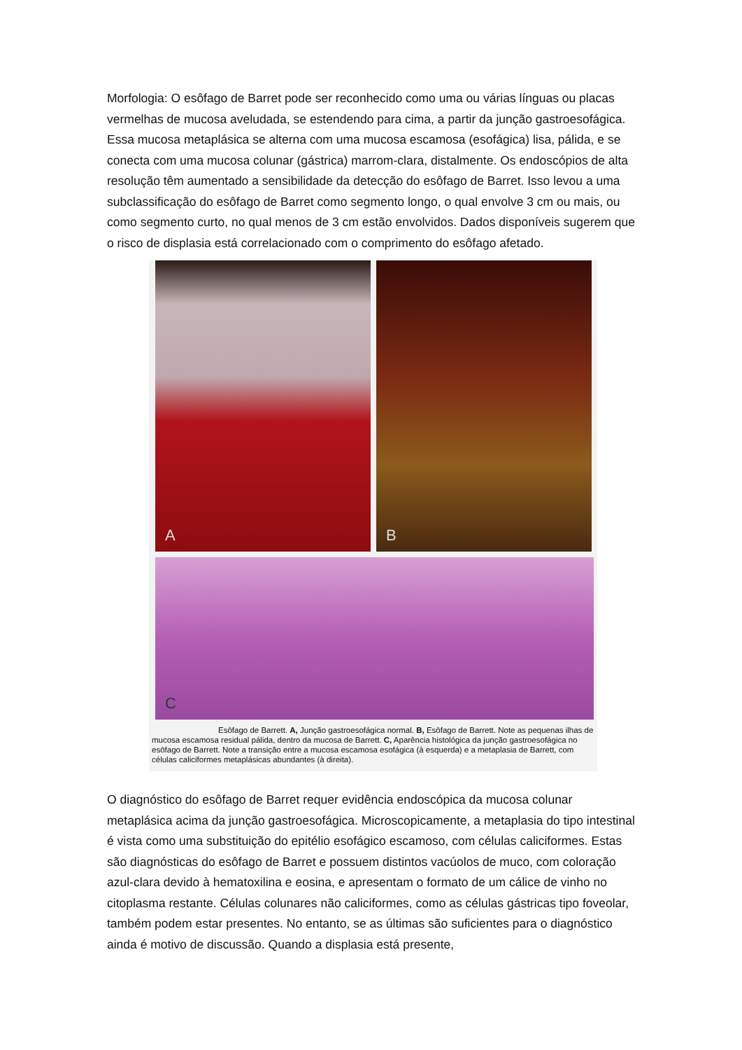Morfologia: O esôfago de Barret pode ser reconhecido como uma ou várias línguas ou placas vermelhas de mucosa aveludada, se estendendo para cima, a partir da junção gastroesofágica. Essa mucosa metaplásica se alterna com uma mucosa escamosa (esofágica) lisa, pálida, e se conecta com uma mucosa colunar (gástrica) marrom-clara, distalmente. Os endoscópios de alta resolução têm aumentado a sensibilidade da detecção do esôfago de Barret. Isso levou a uma subclassificação do esôfago de Barret como segmento longo, o qual envolve 3 cm ou mais, ou como segmento curto, no qual menos de 3 cm estão envolvidos. Dados disponíveis sugerem que o risco de displasia está correlacionado com o comprimento do esôfago afetado.
A
B
C
Esôfago de Barrett. A, Junção gastroesofágica normal. B, Esôfago de Barrett. Note as pequenas ilhas de mucosa escamosa residual pálida, dentro da mucosa de Barrett. C, Aparência histológica da junção gastroesofágica no esôfago de Barrett. Note a transição entre a mucosa escamosa esofágica (à esquerda) e a metaplasia de Barrett, com células caliciformes metaplásicas abundantes (à direita).
O diagnóstico do esôfago de Barret requer evidência endoscópica da mucosa colunar metaplásica acima da junção gastroesofágica. Microscopicamente, a metaplasia do tipo intestinal é vista como uma substituição do epitélio esofágico escamoso, com células caliciformes. Estas são diagnósticas do esôfago de Barret e possuem distintos vacúolos de muco, com coloração azul-clara devido à hematoxilina e eosina, e apresentam o formato de um cálice de vinho no citoplasma restante. Células colunares não caliciformes, como as células gástricas tipo foveolar, também podem estar presentes. No entanto, se as últimas são suficientes para o diagnóstico ainda é motivo de discussão. Quando a displasia está presente,